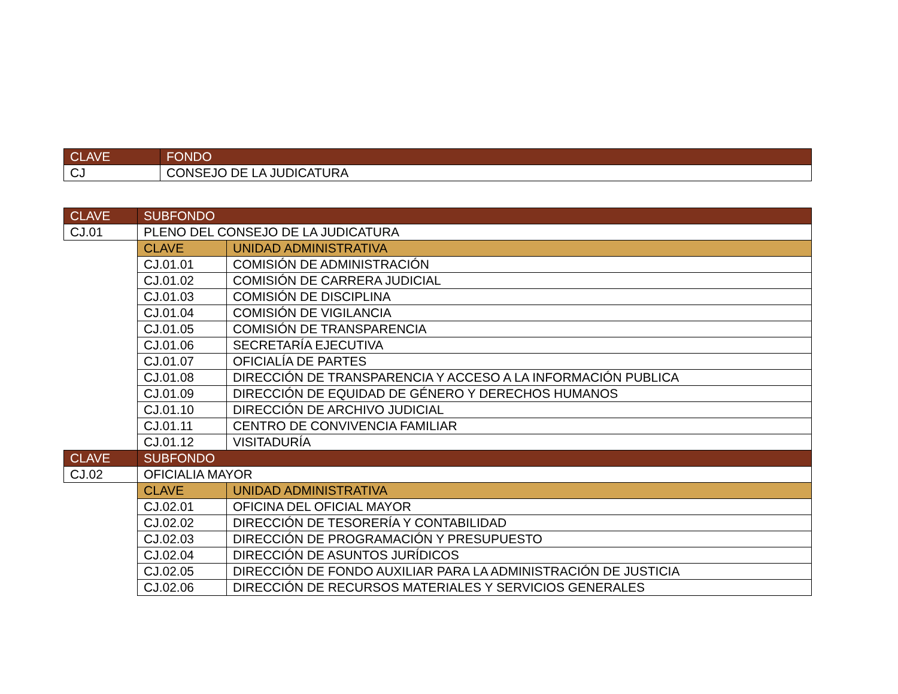| CLAVE | FONDO |
| --- | --- |
| CJ | CONSEJO DE LA JUDICATURA |
| CLAVE | SUBFONDO | |
| --- | --- | --- |
| CJ.01 | PLENO DEL CONSEJO DE LA JUDICATURA | |
| | CLAVE | UNIDAD ADMINISTRATIVA |
| | CJ.01.01 | COMISIÓN DE ADMINISTRACIÓN |
| | CJ.01.02 | COMISIÓN DE CARRERA JUDICIAL |
| | CJ.01.03 | COMISIÓN DE DISCIPLINA |
| | CJ.01.04 | COMISIÓN DE VIGILANCIA |
| | CJ.01.05 | COMISIÓN DE TRANSPARENCIA |
| | CJ.01.06 | SECRETARÍA EJECUTIVA |
| | CJ.01.07 | OFICIALÍA DE PARTES |
| | CJ.01.08 | DIRECCIÓN DE TRANSPARENCIA Y ACCESO A LA INFORMACIÓN PUBLICA |
| | CJ.01.09 | DIRECCIÓN DE EQUIDAD DE GÉNERO Y DERECHOS HUMANOS |
| | CJ.01.10 | DIRECCIÓN DE ARCHIVO JUDICIAL |
| | CJ.01.11 | CENTRO DE CONVIVENCIA FAMILIAR |
| | CJ.01.12 | VISITADURÍA |
| CLAVE | SUBFONDO | |
| CJ.02 | OFICIALIA MAYOR | |
| | CLAVE | UNIDAD ADMINISTRATIVA |
| | CJ.02.01 | OFICINA DEL OFICIAL MAYOR |
| | CJ.02.02 | DIRECCIÓN DE TESORERÍA Y CONTABILIDAD |
| | CJ.02.03 | DIRECCIÓN DE PROGRAMACIÓN Y PRESUPUESTO |
| | CJ.02.04 | DIRECCIÓN DE ASUNTOS JURÍDICOS |
| | CJ.02.05 | DIRECCIÓN DE FONDO AUXILIAR PARA LA ADMINISTRACIÓN DE JUSTICIA |
| | CJ.02.06 | DIRECCIÓN DE RECURSOS MATERIALES Y SERVICIOS GENERALES |